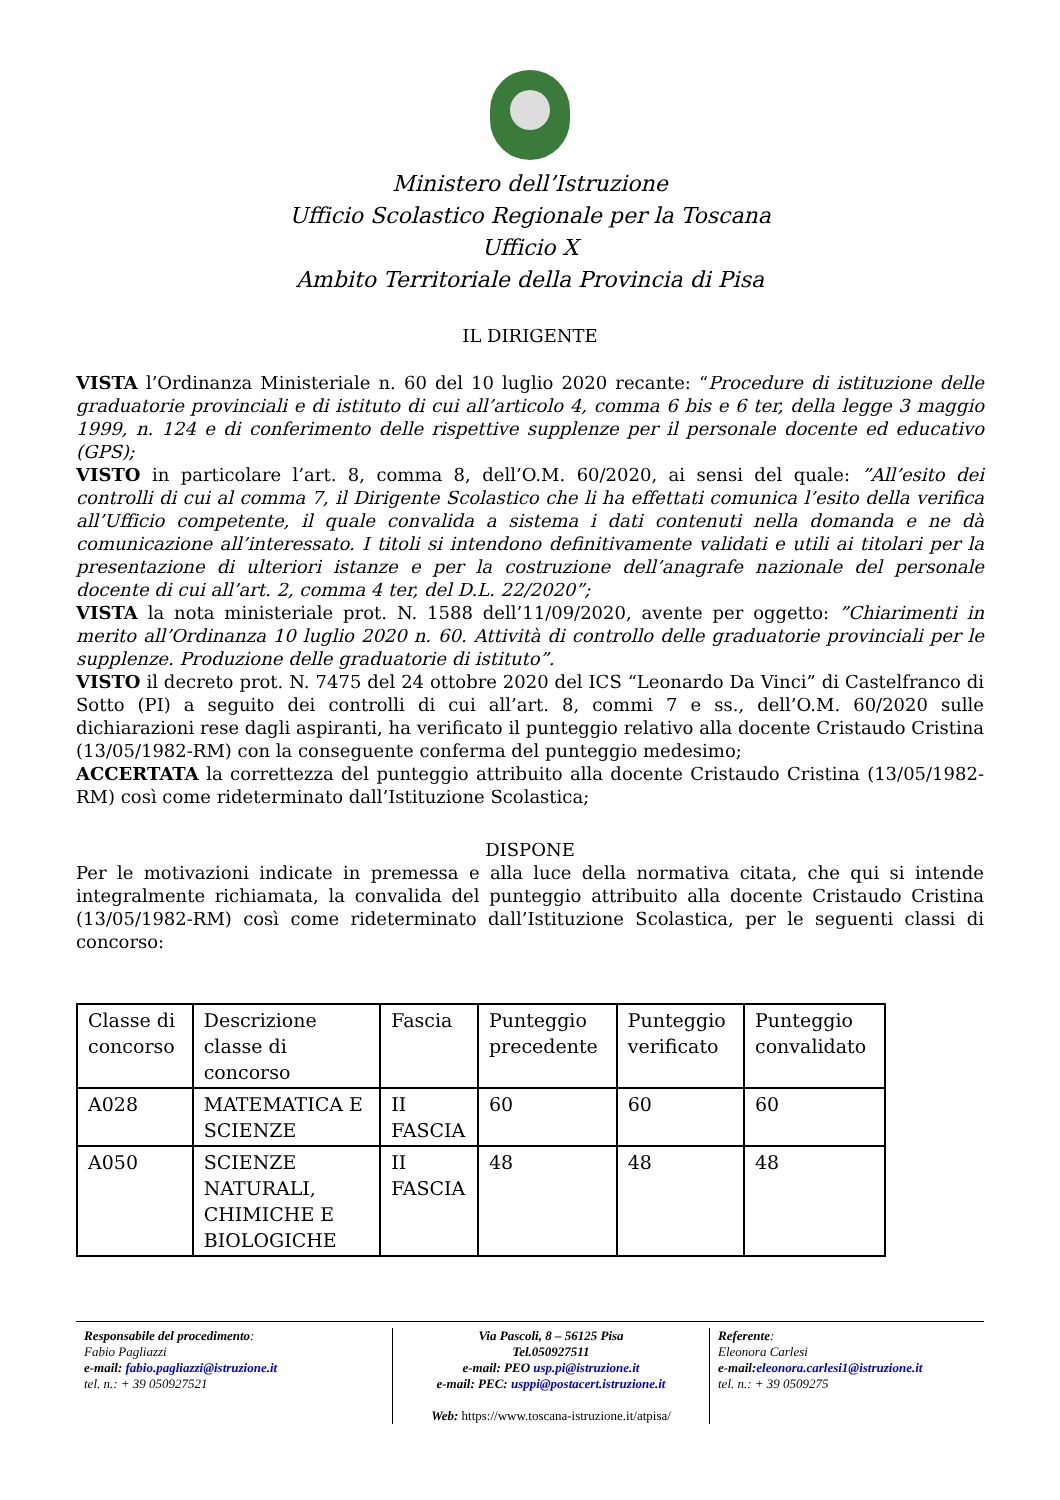Ministero dell’Istruzione
Ufficio Scolastico Regionale per la Toscana
Ufficio X
Ambito Territoriale della Provincia di Pisa
IL DIRIGENTE
VISTA l’Ordinanza Ministeriale n. 60 del 10 luglio 2020 recante: “Procedure di istituzione delle graduatorie provinciali e di istituto di cui all’articolo 4, comma 6 bis e 6 ter, della legge 3 maggio 1999, n. 124 e di conferimento delle rispettive supplenze per il personale docente ed educativo (GPS);
VISTO in particolare l’art. 8, comma 8, dell’O.M. 60/2020, ai sensi del quale: ”All’esito dei controlli di cui al comma 7, il Dirigente Scolastico che li ha effettati comunica l’esito della verifica all’Ufficio competente, il quale convalida a sistema i dati contenuti nella domanda e ne dà comunicazione all’interessato. I titoli si intendono definitivamente validati e utili ai titolari per la presentazione di ulteriori istanze e per la costruzione dell’anagrafe nazionale del personale docente di cui all’art. 2, comma 4 ter, del D.L. 22/2020”;
VISTA la nota ministeriale prot. N. 1588 dell’11/09/2020, avente per oggetto: ”Chiarimenti in merito all’Ordinanza 10 luglio 2020 n. 60. Attività di controllo delle graduatorie provinciali per le supplenze. Produzione delle graduatorie di istituto”.
VISTO il decreto prot. N. 7475 del 24 ottobre 2020 del ICS “Leonardo Da Vinci” di Castelfranco di Sotto (PI) a seguito dei controlli di cui all’art. 8, commi 7 e ss., dell’O.M. 60/2020 sulle dichiarazioni rese dagli aspiranti, ha verificato il punteggio relativo alla docente Cristaudo Cristina (13/05/1982-RM) con la conseguente conferma del punteggio medesimo;
ACCERTATA la correttezza del punteggio attribuito alla docente Cristaudo Cristina (13/05/1982-RM) così come rideterminato dall’Istituzione Scolastica;
DISPONE
Per le motivazioni indicate in premessa e alla luce della normativa citata, che qui si intende integralmente richiamata, la convalida del punteggio attribuito alla docente Cristaudo Cristina (13/05/1982-RM) così come rideterminato dall’Istituzione Scolastica, per le seguenti classi di concorso:
| Classe di concorso | Descrizione classe di concorso | Fascia | Punteggio precedente | Punteggio verificato | Punteggio convalidato |
| A028 | MATEMATICA E SCIENZE | II FASCIA | 60 | 60 | 60 |
| A050 | SCIENZE NATURALI, CHIMICHE E BIOLOGICHE | II FASCIA | 48 | 48 | 48 |
Responsabile del procedimento:
Fabio Pagliazzi
e-mail: fabio.pagliazzi@istruzione.it
tel. n.: + 39 050927521
Via Pascoli, 8 – 56125 Pisa
Tel.050927511
e-mail: PEO usp.pi@istruzione.it
e-mail: PEC: usppi@postacert.istruzione.it
Web: https://www.toscana-istruzione.it/atpisa/
Referente:
Eleonora Carlesi
e-mail: eleonora.carlesi1@istruzione.it
tel. n.: + 39 0509275